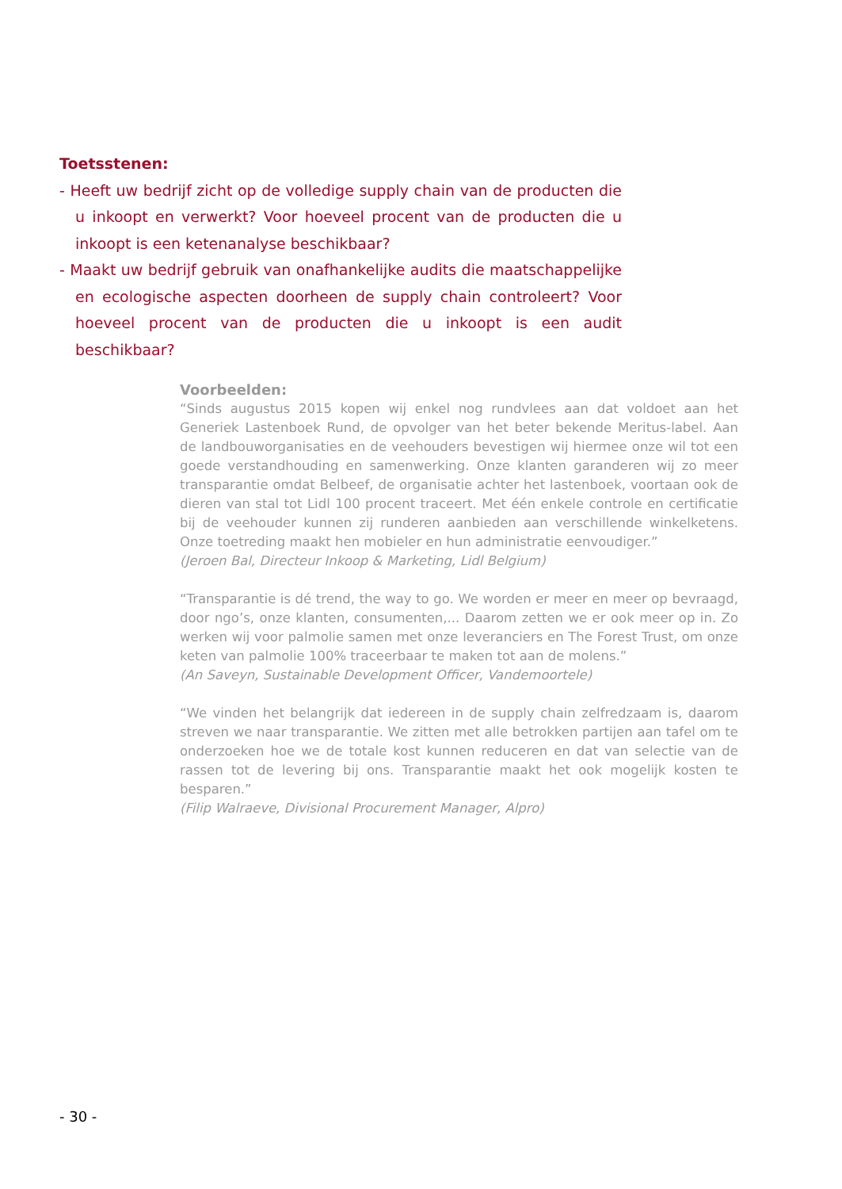Toetsstenen:
- Heeft uw bedrijf zicht op de volledige supply chain van de producten die u inkoopt en verwerkt? Voor hoeveel procent van de producten die u inkoopt is een ketenanalyse beschikbaar?
- Maakt uw bedrijf gebruik van onafhankelijke audits die maatschappelijke en ecologische aspecten doorheen de supply chain controleert? Voor hoeveel procent van de producten die u inkoopt is een audit beschikbaar?
Voorbeelden:
“Sinds augustus 2015 kopen wij enkel nog rundvlees aan dat voldoet aan het Generiek Lastenboek Rund, de opvolger van het beter bekende Meritus-label. Aan de landbouworganisaties en de veehouders bevestigen wij hiermee onze wil tot een goede verstandhouding en samenwerking. Onze klanten garanderen wij zo meer transparantie omdat Belbeef, de organisatie achter het lastenboek, voortaan ook de dieren van stal tot Lidl 100 procent traceert. Met één enkele controle en certificatie bij de veehouder kunnen zij runderen aanbieden aan verschillende winkelketens. Onze toetreding maakt hen mobieler en hun administratie eenvoudiger.”
(Jeroen Bal, Directeur Inkoop & Marketing, Lidl Belgium)
“Transparantie is dé trend, the way to go. We worden er meer en meer op bevraagd, door ngo’s, onze klanten, consumenten,... Daarom zetten we er ook meer op in. Zo werken wij voor palmolie samen met onze leveranciers en The Forest Trust, om onze keten van palmolie 100% traceerbaar te maken tot aan de molens.”
(An Saveyn, Sustainable Development Officer, Vandemoortele)
“We vinden het belangrijk dat iedereen in de supply chain zelfredzaam is, daarom streven we naar transparantie. We zitten met alle betrokken partijen aan tafel om te onderzoeken hoe we de totale kost kunnen reduceren en dat van selectie van de rassen tot de levering bij ons. Transparantie maakt het ook mogelijk kosten te besparen.”
(Filip Walraeve, Divisional Procurement Manager, Alpro)
- 30 -